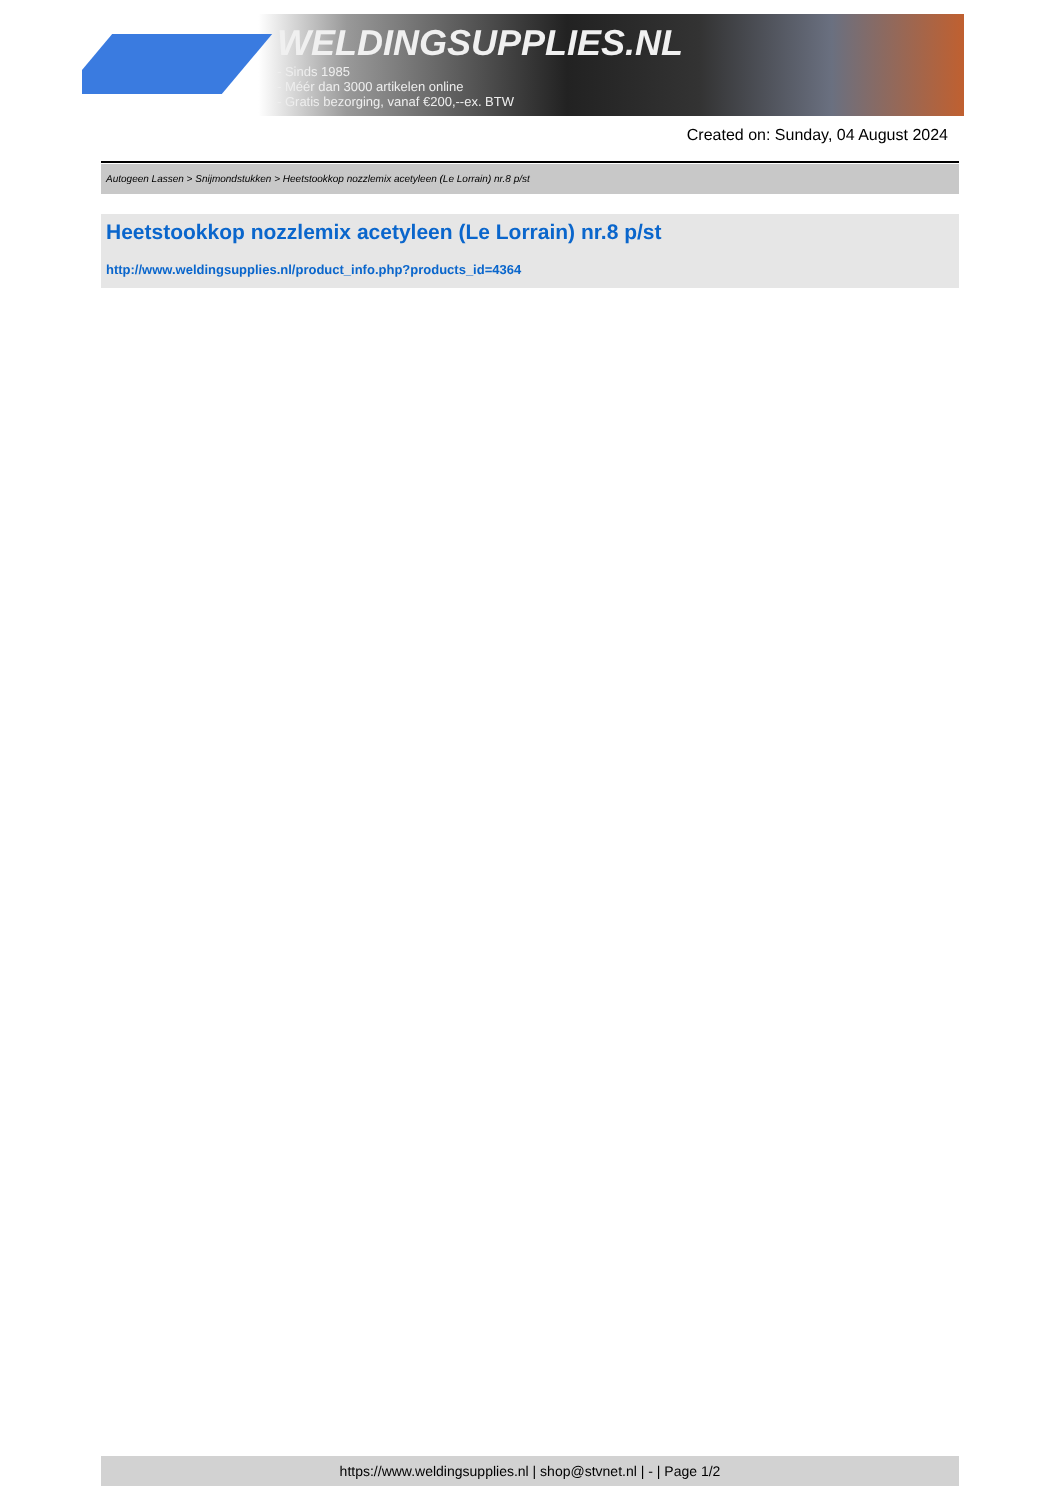WELDINGSUPPLIES.NL
- Sinds 1985
- Méér dan 3000 artikelen online
- Gratis bezorging, vanaf €200,--ex. BTW
Created on: Sunday, 04 August 2024
Autogeen Lassen > Snijmondstukken > Heetstookkop nozzlemix acetyleen (Le Lorrain) nr.8 p/st
Heetstookkop nozzlemix acetyleen (Le Lorrain) nr.8 p/st
http://www.weldingsupplies.nl/product_info.php?products_id=4364
https://www.weldingsupplies.nl | shop@stvnet.nl | - | Page 1/2